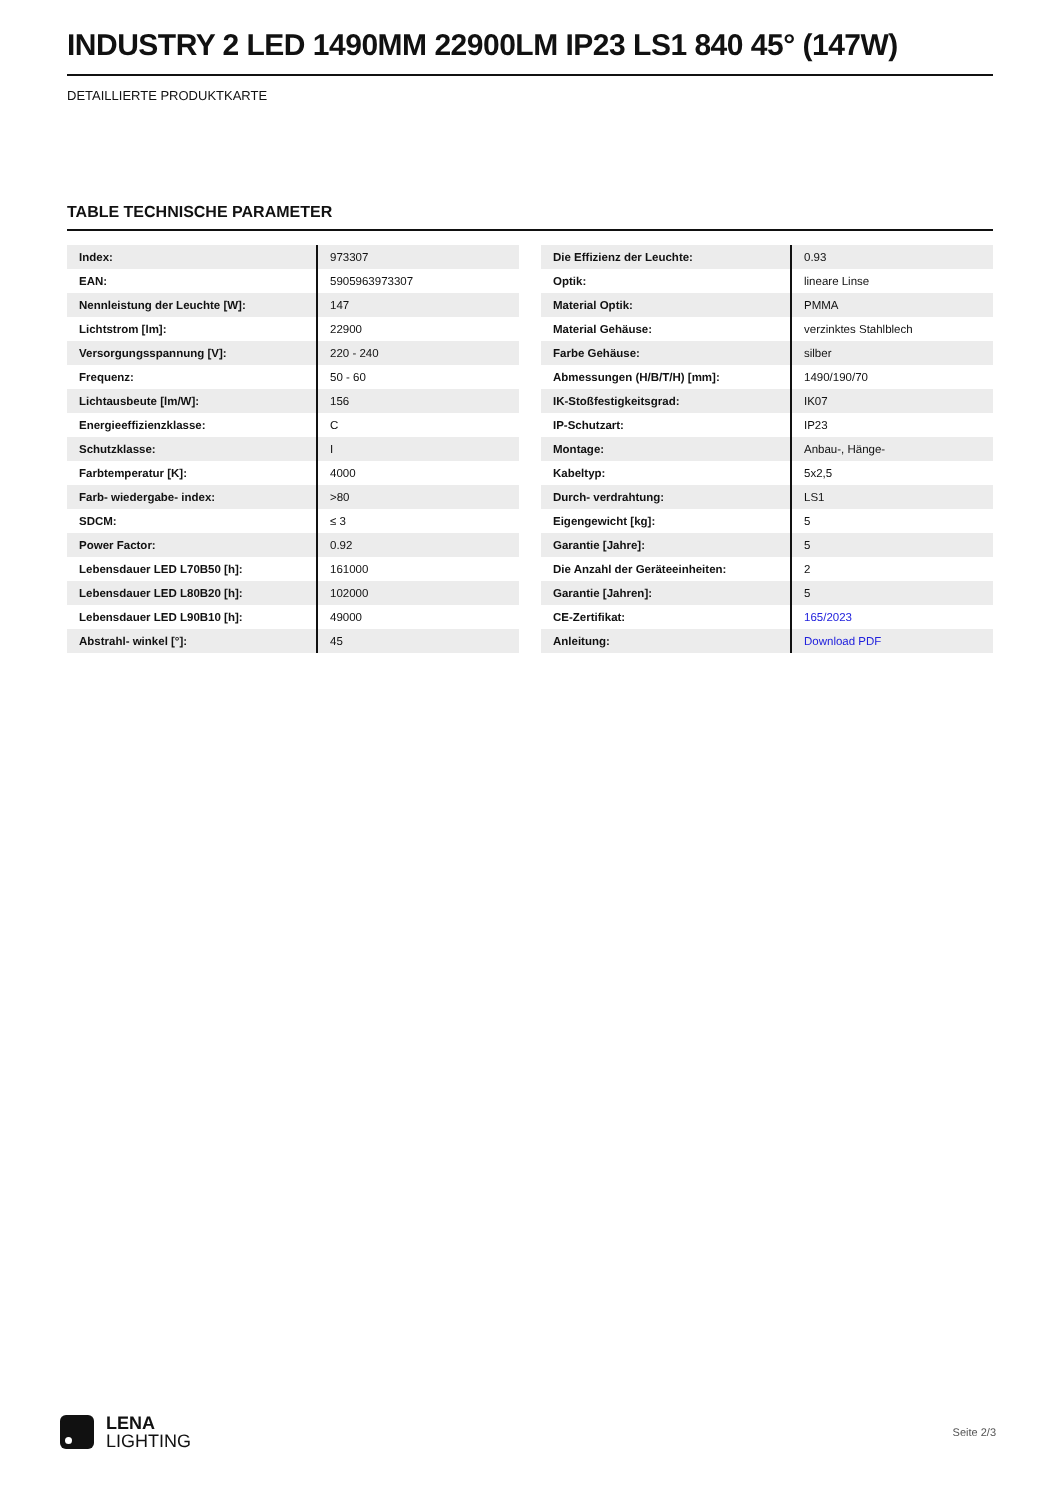INDUSTRY 2 LED 1490MM 22900LM IP23 LS1 840 45° (147W)
DETAILLIERTE PRODUKTKARTE
TABLE TECHNISCHE PARAMETER
| Index: | 973307 |
| EAN: | 5905963973307 |
| Nennleistung der Leuchte [W]: | 147 |
| Lichtstrom [lm]: | 22900 |
| Versorgungsspannung [V]: | 220 - 240 |
| Frequenz: | 50 - 60 |
| Lichtausbeute [lm/W]: | 156 |
| Energieeffizienzklasse: | C |
| Schutzklasse: | I |
| Farbtemperatur [K]: | 4000 |
| Farb- wiedergabe- index: | >80 |
| SDCM: | ≤ 3 |
| Power Factor: | 0.92 |
| Lebensdauer LED L70B50 [h]: | 161000 |
| Lebensdauer LED L80B20 [h]: | 102000 |
| Lebensdauer LED L90B10 [h]: | 49000 |
| Abstrahl- winkel [°]: | 45 |
| Die Effizienz der Leuchte: | 0.93 |
| Optik: | lineare Linse |
| Material Optik: | PMMA |
| Material Gehäuse: | verzinktes Stahlblech |
| Farbe Gehäuse: | silber |
| Abmessungen (H/B/T/H) [mm]: | 1490/190/70 |
| IK-Stoßfestigkeitsgrad: | IK07 |
| IP-Schutzart: | IP23 |
| Montage: | Anbau-, Hänge- |
| Kabeltyp: | 5x2,5 |
| Durch- verdrahtung: | LS1 |
| Eigengewicht [kg]: | 5 |
| Garantie [Jahre]: | 5 |
| Die Anzahl der Geräteeinheiten: | 2 |
| Garantie [Jahren]: | 5 |
| CE-Zertifikat: | 165/2023 |
| Anleitung: | Download PDF |
LENA
LIGHTING
Seite 2/3